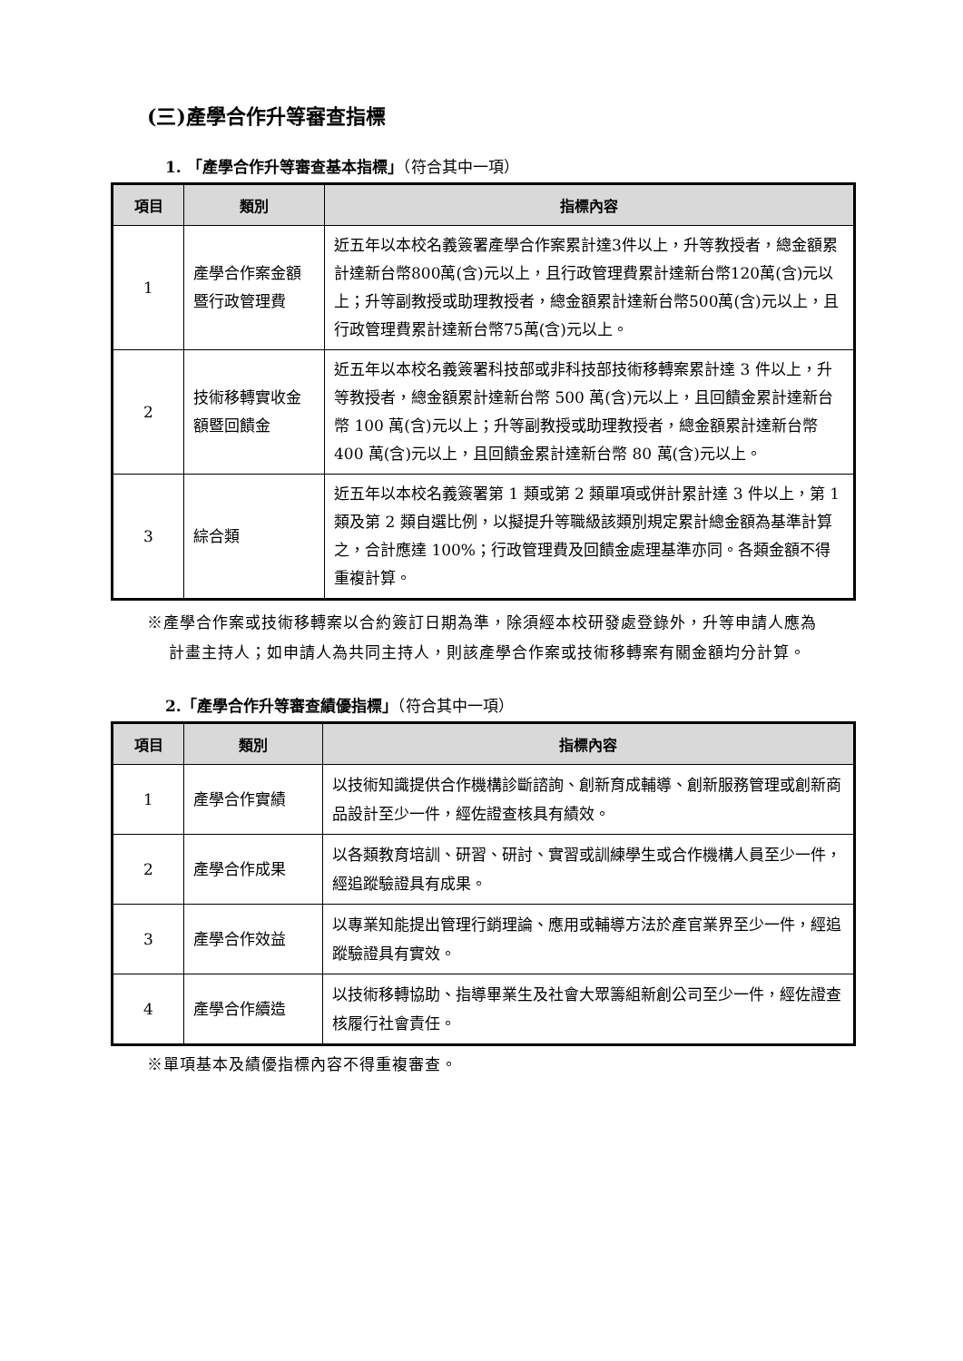(三)產學合作升等審查指標
1. 「產學合作升等審查基本指標」（符合其中一項）
| 項目 | 類別 | 指標內容 |
| --- | --- | --- |
| 1 | 產學合作案金額暨行政管理費 | 近五年以本校名義簽署產學合作案累計達3件以上，升等教授者，總金額累計達新台幣800萬(含)元以上，且行政管理費累計達新台幣120萬(含)元以上；升等副教授或助理教授者，總金額累計達新台幣500萬(含)元以上，且行政管理費累計達新台幣75萬(含)元以上。 |
| 2 | 技術移轉實收金額暨回饋金 | 近五年以本校名義簽署科技部或非科技部技術移轉案累計達 3 件以上，升等教授者，總金額累計達新台幣 500 萬(含)元以上，且回饋金累計達新台幣 100 萬(含)元以上；升等副教授或助理教授者，總金額累計達新台幣 400 萬(含)元以上，且回饋金累計達新台幣 80 萬(含)元以上。 |
| 3 | 綜合類 | 近五年以本校名義簽署第 1 類或第 2 類單項或併計累計達 3 件以上，第 1 類及第 2 類自選比例，以擬提升等職級該類別規定累計總金額為基準計算之，合計應達 100%；行政管理費及回饋金處理基準亦同。各類金額不得重複計算。 |
※產學合作案或技術移轉案以合約簽訂日期為準，除須經本校研發處登錄外，升等申請人應為計畫主持人；如申請人為共同主持人，則該產學合作案或技術移轉案有關金額均分計算。
2.「產學合作升等審查績優指標」（符合其中一項）
| 項目 | 類別 | 指標內容 |
| --- | --- | --- |
| 1 | 產學合作實績 | 以技術知識提供合作機構診斷諮詢、創新育成輔導、創新服務管理或創新商品設計至少一件，經佐證查核具有績效。 |
| 2 | 產學合作成果 | 以各類教育培訓、研習、研討、實習或訓練學生或合作機構人員至少一件，經追蹤驗證具有成果。 |
| 3 | 產學合作效益 | 以專業知能提出管理行銷理論、應用或輔導方法於產官業界至少一件，經追蹤驗證具有實效。 |
| 4 | 產學合作續造 | 以技術移轉協助、指導畢業生及社會大眾籌組新創公司至少一件，經佐證查核履行社會責任。 |
※單項基本及績優指標內容不得重複審查。